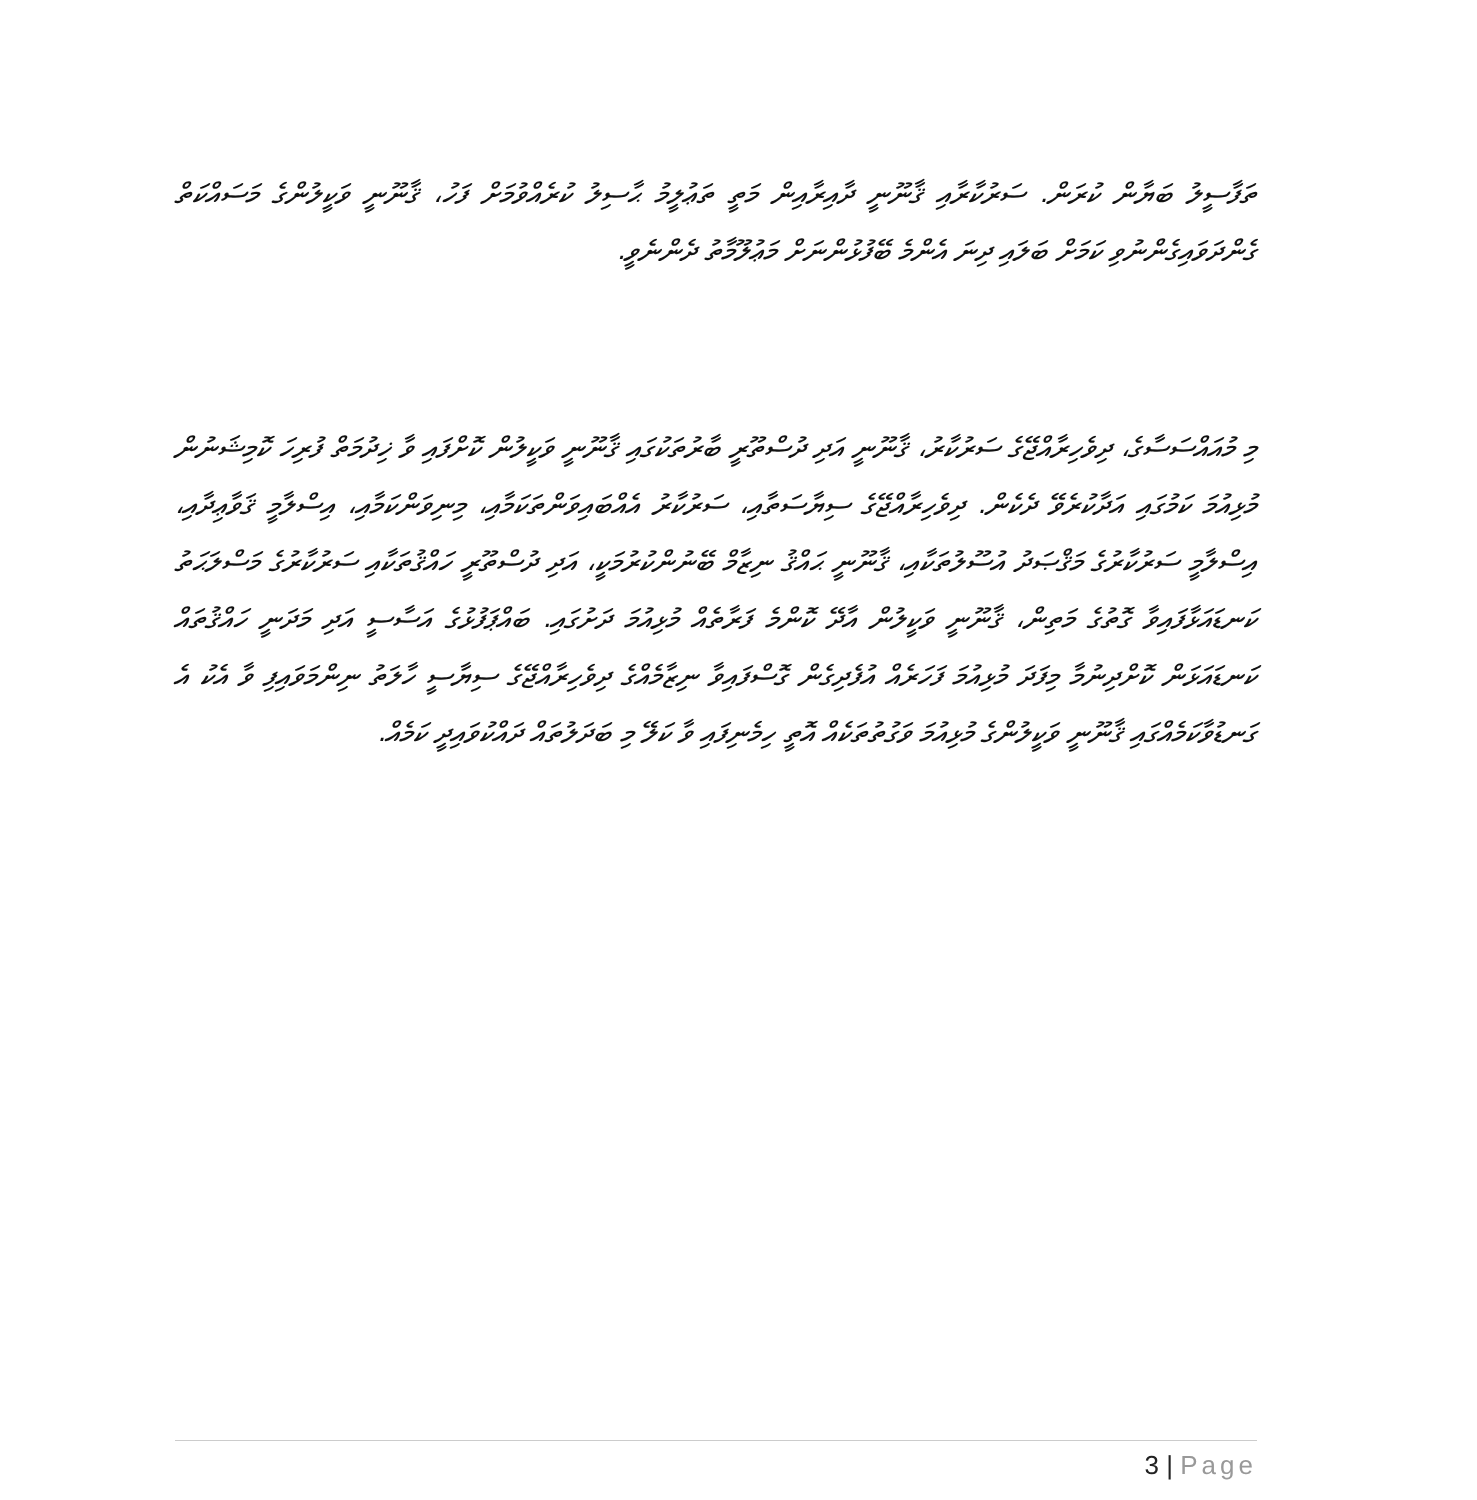ތަފާސީލު ބަޔާން ކުރަން. ސަރުކާރާއި ޤާނޫނީ ދާއިރާއިން މަތީ ތަޢުލީމު ޙާސިލު ކުރެއްވުމަށް ފަހު، ޤާނޫނީ ވަކީލުންގެ މަސައްކަތް ގެންދަވައިގެންނުވި ކަމަށް ބަލައި ދިނަ އެންމެ ބޭފުޅުންނަށް މަޢުލޫމާތު ދެންނެވީ.
މި މުއައްސަސާގެ، ދިވެހިރާއްޖޭގެ ސަރުކާރު، ޤާނޫނީ އަދި ދުސްތޫރީ ބާރުތަކުގައި ޤާނޫނީ ވަކީލުން ކޮށްފައި ވާ ޚިދުމަތް ފުރިހަ ކޮމިޝަނުން މުޅިއުމަ ކަމުގައި އަދާކުރެވޭ ދެކެން. ދިވެހިރާއްޖޭގެ ސިޔާސަތާއި، ސަރުކާރު އެއްބައިވަންތަކަމާއި، މިނިވަންކަމާއި، އިސްލާމީ ޤަވާޢިދާއި، އިސްލާމީ ސަރުކާރުގެ މަޤްޞަދު އުސޫލުތަކާއި، ޤާނޫނީ ޙައްޤު ނިޒާމް ބޭނުންކުރުމަކީ، އަދި ދުސްތޫރީ ހައްޤުތަކާއި ސަރުކާރުގެ މަސްލަޙަތު ކަނޑައަޅާފައިވާ ގޮތުގެ މަތިން، ޤާނޫނީ ވަކީލުން އާދޭ ކޮންމެ ފަރާތެއް މުޅިއުމަ ދަށުގައި. ބައްޕަފުޅުގެ އަސާސީ އަދި މަދަނީ ހައްޤުތައް ކަނޑައަޅަން ކޮށްދިނުމާ މިފަދަ މުޅިއުމަ ފަހަރެއް އުފެދިގެން ގޮސްފައިވާ ނިޒާމެއްގެ ދިވެހިރާއްޖޭގެ ސިޔާސީ ހާލަތު ނިންމަވައިފި ވާ އެކު އެ ގަނޑުވާކަމެއްގައި ޤާނޫނީ ވަކީލުންގެ މުޅިއުމަ ވަގުތުތަކެއް އޮތީ ހިމެނިފައި ވާ ކަލޭ މި ބަދަލުތައް ދައްކުވައިދީ ކަމެއް.
3 | Page